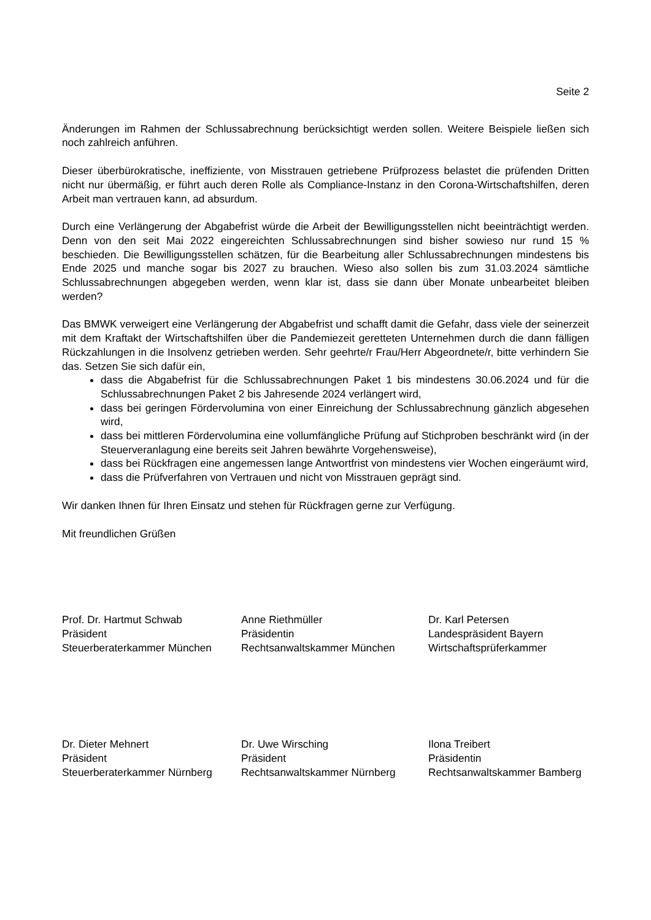Seite 2
Änderungen im Rahmen der Schlussabrechnung berücksichtigt werden sollen. Weitere Beispiele ließen sich noch zahlreich anführen.
Dieser überbürokratische, ineffiziente, von Misstrauen getriebene Prüfprozess belastet die prüfenden Dritten nicht nur übermäßig, er führt auch deren Rolle als Compliance-Instanz in den Corona-Wirtschaftshilfen, deren Arbeit man vertrauen kann, ad absurdum.
Durch eine Verlängerung der Abgabefrist würde die Arbeit der Bewilligungsstellen nicht beeinträchtigt werden. Denn von den seit Mai 2022 eingereichten Schlussabrechnungen sind bisher sowieso nur rund 15 % beschieden. Die Bewilligungsstellen schätzen, für die Bearbeitung aller Schlussabrechnungen mindestens bis Ende 2025 und manche sogar bis 2027 zu brauchen. Wieso also sollen bis zum 31.03.2024 sämtliche Schlussabrechnungen abgegeben werden, wenn klar ist, dass sie dann über Monate unbearbeitet bleiben werden?
Das BMWK verweigert eine Verlängerung der Abgabefrist und schafft damit die Gefahr, dass viele der seinerzeit mit dem Kraftakt der Wirtschaftshilfen über die Pandemiezeit geretteten Unternehmen durch die dann fälligen Rückzahlungen in die Insolvenz getrieben werden. Sehr geehrte/r Frau/Herr Abgeordnete/r, bitte verhindern Sie das. Setzen Sie sich dafür ein,
dass die Abgabefrist für die Schlussabrechnungen Paket 1 bis mindestens 30.06.2024 und für die Schlussabrechnungen Paket 2 bis Jahresende 2024 verlängert wird,
dass bei geringen Fördervolumina von einer Einreichung der Schlussabrechnung gänzlich abgesehen wird,
dass bei mittleren Fördervolumina eine vollumfängliche Prüfung auf Stichproben beschränkt wird (in der Steuerveranlagung eine bereits seit Jahren bewährte Vorgehensweise),
dass bei Rückfragen eine angemessen lange Antwortfrist von mindestens vier Wochen eingeräumt wird,
dass die Prüfverfahren von Vertrauen und nicht von Misstrauen geprägt sind.
Wir danken Ihnen für Ihren Einsatz und stehen für Rückfragen gerne zur Verfügung.
Mit freundlichen Grüßen
Prof. Dr. Hartmut Schwab
Präsident
Steuerberaterkammer München
Anne Riethmüller
Präsidentin
Rechtsanwaltskammer München
Dr. Karl Petersen
Landespräsident Bayern
Wirtschaftsprüferkammer
Dr. Dieter Mehnert
Präsident
Steuerberaterkammer Nürnberg
Dr. Uwe Wirsching
Präsident
Rechtsanwaltskammer Nürnberg
Ilona Treibert
Präsidentin
Rechtsanwaltskammer Bamberg